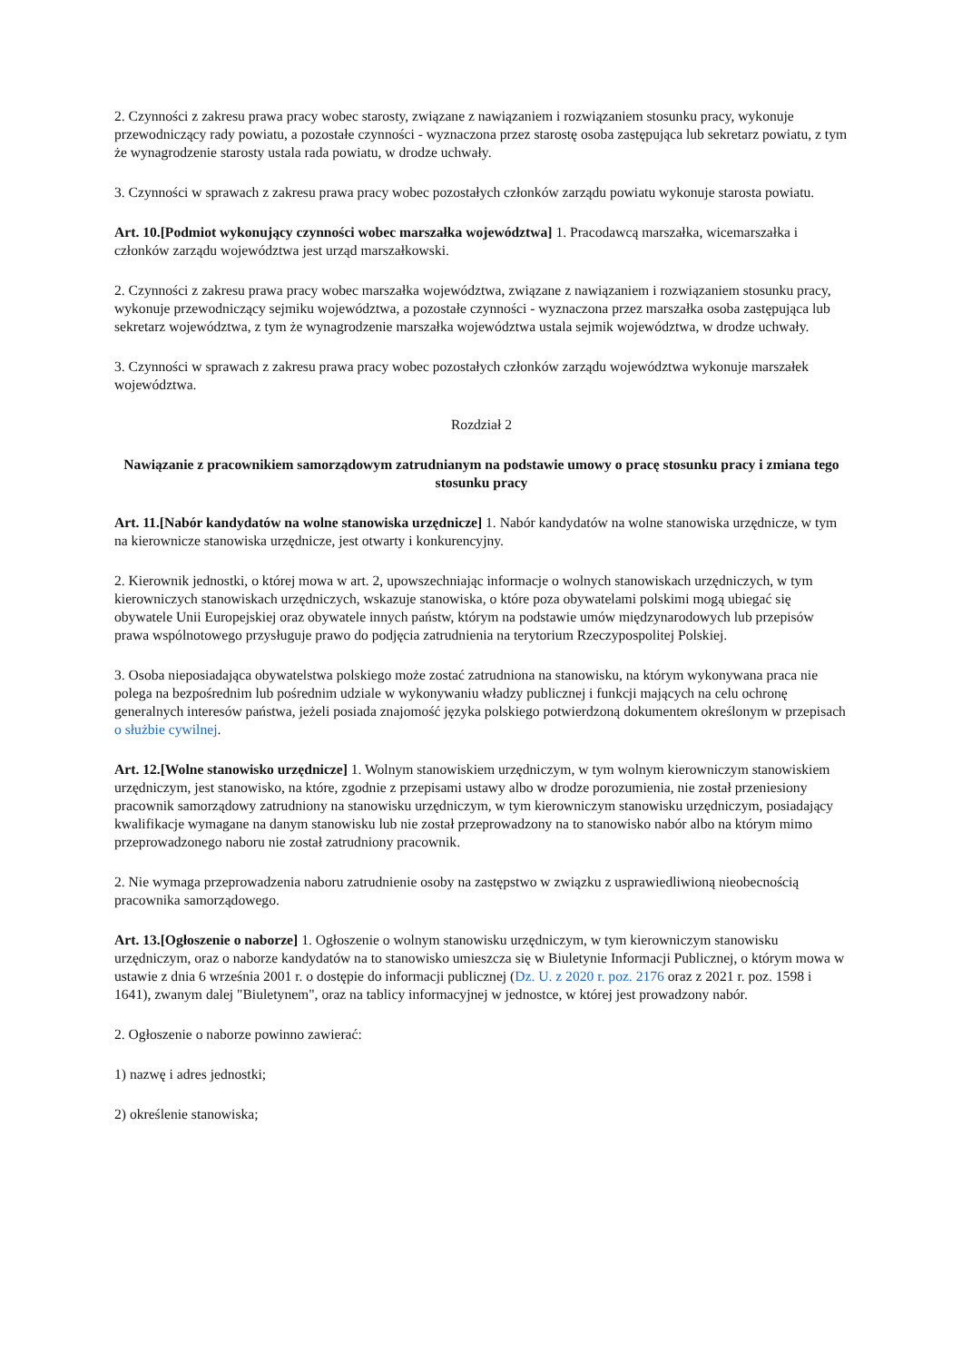2. Czynności z zakresu prawa pracy wobec starosty, związane z nawiązaniem i rozwiązaniem stosunku pracy, wykonuje przewodniczący rady powiatu, a pozostałe czynności - wyznaczona przez starostę osoba zastępująca lub sekretarz powiatu, z tym że wynagrodzenie starosty ustala rada powiatu, w drodze uchwały.
3. Czynności w sprawach z zakresu prawa pracy wobec pozostałych członków zarządu powiatu wykonuje starosta powiatu.
Art. 10.[Podmiot wykonujący czynności wobec marszałka województwa] 1. Pracodawcą marszałka, wicemarszałka i członków zarządu województwa jest urząd marszałkowski.
2. Czynności z zakresu prawa pracy wobec marszałka województwa, związane z nawiązaniem i rozwiązaniem stosunku pracy, wykonuje przewodniczący sejmiku województwa, a pozostałe czynności - wyznaczona przez marszałka osoba zastępująca lub sekretarz województwa, z tym że wynagrodzenie marszałka województwa ustala sejmik województwa, w drodze uchwały.
3. Czynności w sprawach z zakresu prawa pracy wobec pozostałych członków zarządu województwa wykonuje marszałek województwa.
Rozdział 2
Nawiązanie z pracownikiem samorządowym zatrudnianym na podstawie umowy o pracę stosunku pracy i zmiana tego stosunku pracy
Art. 11.[Nabór kandydatów na wolne stanowiska urzędnicze] 1. Nabór kandydatów na wolne stanowiska urzędnicze, w tym na kierownicze stanowiska urzędnicze, jest otwarty i konkurencyjny.
2. Kierownik jednostki, o której mowa w art. 2, upowszechniając informacje o wolnych stanowiskach urzędniczych, w tym kierowniczych stanowiskach urzędniczych, wskazuje stanowiska, o które poza obywatelami polskimi mogą ubiegać się obywatele Unii Europejskiej oraz obywatele innych państw, którym na podstawie umów międzynarodowych lub przepisów prawa wspólnotowego przysługuje prawo do podjęcia zatrudnienia na terytorium Rzeczypospolitej Polskiej.
3. Osoba nieposiadająca obywatelstwa polskiego może zostać zatrudniona na stanowisku, na którym wykonywana praca nie polega na bezpośrednim lub pośrednim udziale w wykonywaniu władzy publicznej i funkcji mających na celu ochronę generalnych interesów państwa, jeżeli posiada znajomość języka polskiego potwierdzoną dokumentem określonym w przepisach o służbie cywilnej.
Art. 12.[Wolne stanowisko urzędnicze] 1. Wolnym stanowiskiem urzędniczym, w tym wolnym kierowniczym stanowiskiem urzędniczym, jest stanowisko, na które, zgodnie z przepisami ustawy albo w drodze porozumienia, nie został przeniesiony pracownik samorządowy zatrudniony na stanowisku urzędniczym, w tym kierowniczym stanowisku urzędniczym, posiadający kwalifikacje wymagane na danym stanowisku lub nie został przeprowadzony na to stanowisko nabór albo na którym mimo przeprowadzonego naboru nie został zatrudniony pracownik.
2. Nie wymaga przeprowadzenia naboru zatrudnienie osoby na zastępstwo w związku z usprawiedliwioną nieobecnością pracownika samorządowego.
Art. 13.[Ogłoszenie o naborze] 1. Ogłoszenie o wolnym stanowisku urzędniczym, w tym kierowniczym stanowisku urzędniczym, oraz o naborze kandydatów na to stanowisko umieszcza się w Biuletynie Informacji Publicznej, o którym mowa w ustawie z dnia 6 września 2001 r. o dostępie do informacji publicznej (Dz. U. z 2020 r. poz. 2176 oraz z 2021 r. poz. 1598 i 1641), zwanym dalej "Biuletynem", oraz na tablicy informacyjnej w jednostce, w której jest prowadzony nabór.
2. Ogłoszenie o naborze powinno zawierać:
1) nazwę i adres jednostki;
2) określenie stanowiska;